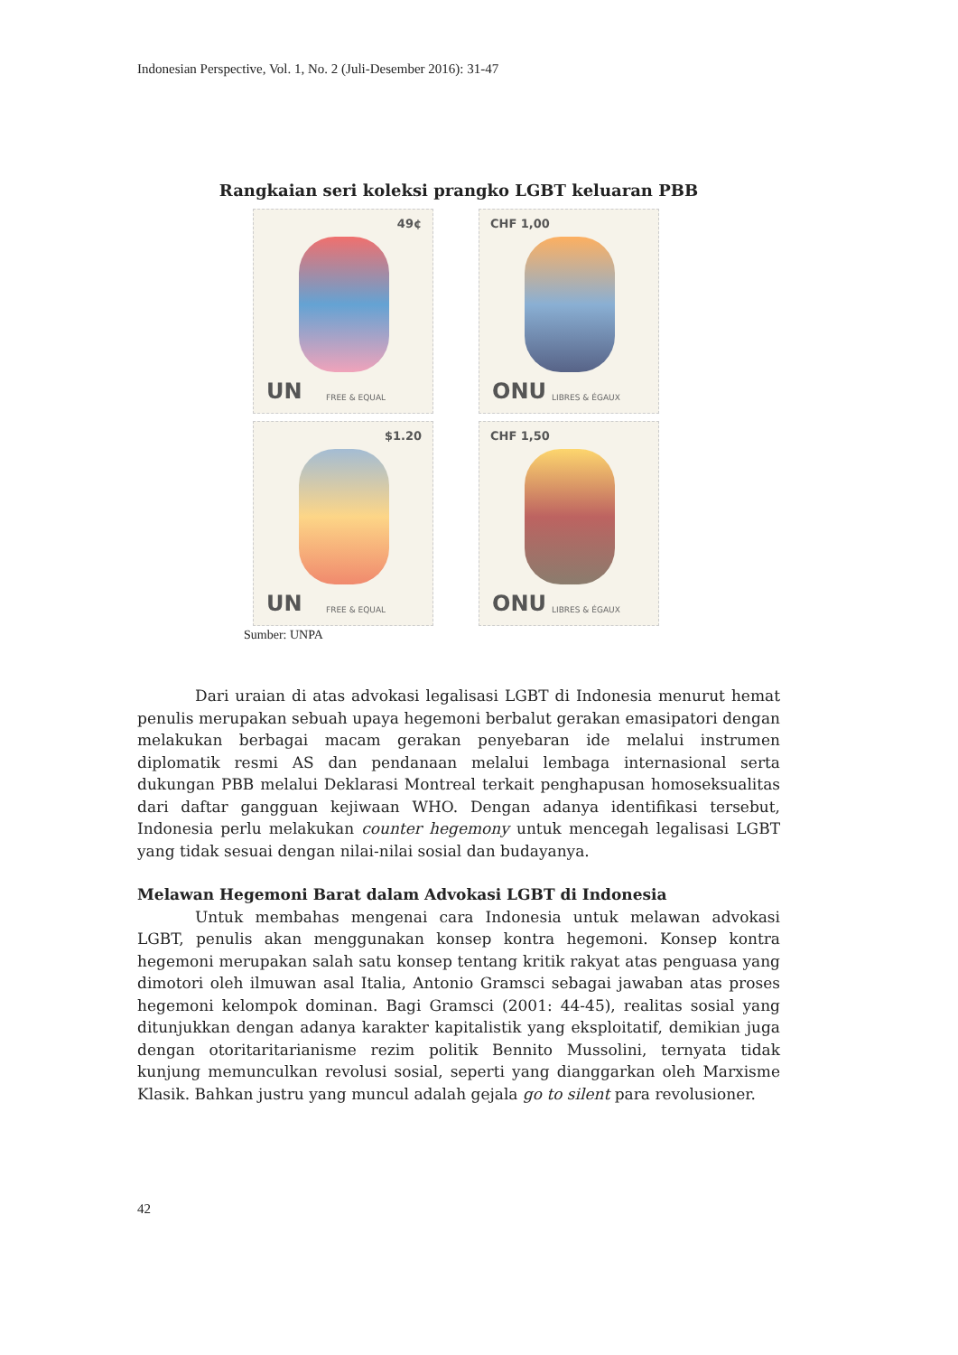Indonesian Perspective, Vol. 1, No. 2 (Juli-Desember 2016): 31-47
Rangkaian seri koleksi prangko LGBT keluaran PBB
49¢
UN FREE & EQUAL
CHF 1,00
ONU LIBRES & ÉGAUX
$1.20
UN FREE & EQUAL
CHF 1,50
ONU LIBRES & ÉGAUX
Sumber: UNPA
Dari uraian di atas advokasi legalisasi LGBT di Indonesia menurut hemat penulis merupakan sebuah upaya hegemoni berbalut gerakan emasipatori dengan melakukan berbagai macam gerakan penyebaran ide melalui instrumen diplomatik resmi AS dan pendanaan melalui lembaga internasional serta dukungan PBB melalui Deklarasi Montreal terkait penghapusan homoseksualitas dari daftar gangguan kejiwaan WHO. Dengan adanya identifikasi tersebut, Indonesia perlu melakukan counter hegemony untuk mencegah legalisasi LGBT yang tidak sesuai dengan nilai-nilai sosial dan budayanya.
Melawan Hegemoni Barat dalam Advokasi LGBT di Indonesia
Untuk membahas mengenai cara Indonesia untuk melawan advokasi LGBT, penulis akan menggunakan konsep kontra hegemoni. Konsep kontra hegemoni merupakan salah satu konsep tentang kritik rakyat atas penguasa yang dimotori oleh ilmuwan asal Italia, Antonio Gramsci sebagai jawaban atas proses hegemoni kelompok dominan. Bagi Gramsci (2001: 44-45), realitas sosial yang ditunjukkan dengan adanya karakter kapitalistik yang eksploitatif, demikian juga dengan otoritaritarianisme rezim politik Bennito Mussolini, ternyata tidak kunjung memunculkan revolusi sosial, seperti yang dianggarkan oleh Marxisme Klasik. Bahkan justru yang muncul adalah gejala go to silent para revolusioner.
42